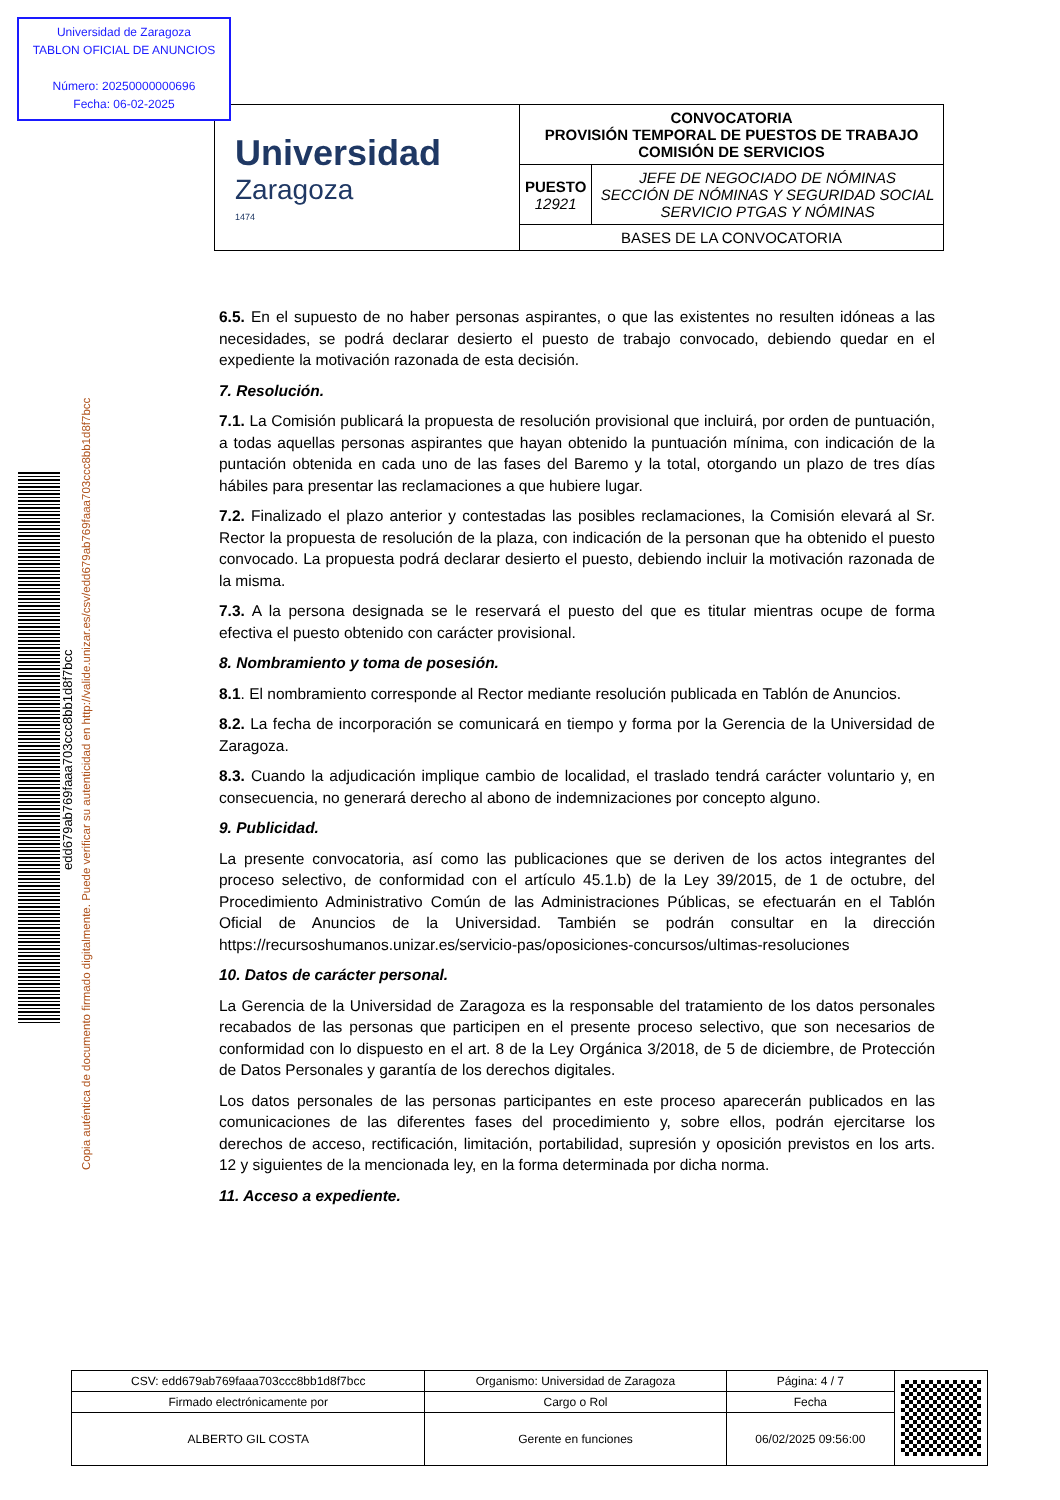Universidad de Zaragoza
TABLON OFICIAL DE ANUNCIOS
Número: 20250000000696
Fecha: 06-02-2025
| Universidad Zaragoza 1474 | CONVOCATORIA PROVISIÓN TEMPORAL DE PUESTOS DE TRABAJO COMISIÓN DE SERVICIOS | |
| | PUESTO 12921 | JEFE DE NEGOCIADO DE NÓMINAS SECCIÓN DE NÓMINAS Y SEGURIDAD SOCIAL SERVICIO PTGAS Y NÓMINAS |
| | BASES DE LA CONVOCATORIA | |
edd679ab769faaa703ccc8bb1d8f7bcc
Copia auténtica de documento firmado digitalmente. Puede verificar su autenticidad en http://valide.unizar.es/csv/edd679ab769faaa703ccc8bb1d8f7bcc
6.5. En el supuesto de no haber personas aspirantes, o que las existentes no resulten idóneas a las necesidades, se podrá declarar desierto el puesto de trabajo convocado, debiendo quedar en el expediente la motivación razonada de esta decisión.
7. Resolución.
7.1. La Comisión publicará la propuesta de resolución provisional que incluirá, por orden de puntuación, a todas aquellas personas aspirantes que hayan obtenido la puntuación mínima, con indicación de la puntación obtenida en cada uno de las fases del Baremo y la total, otorgando un plazo de tres días hábiles para presentar las reclamaciones a que hubiere lugar.
7.2. Finalizado el plazo anterior y contestadas las posibles reclamaciones, la Comisión elevará al Sr. Rector la propuesta de resolución de la plaza, con indicación de la personan que ha obtenido el puesto convocado. La propuesta podrá declarar desierto el puesto, debiendo incluir la motivación razonada de la misma.
7.3. A la persona designada se le reservará el puesto del que es titular mientras ocupe de forma efectiva el puesto obtenido con carácter provisional.
8. Nombramiento y toma de posesión.
8.1. El nombramiento corresponde al Rector mediante resolución publicada en Tablón de Anuncios.
8.2. La fecha de incorporación se comunicará en tiempo y forma por la Gerencia de la Universidad de Zaragoza.
8.3. Cuando la adjudicación implique cambio de localidad, el traslado tendrá carácter voluntario y, en consecuencia, no generará derecho al abono de indemnizaciones por concepto alguno.
9. Publicidad.
La presente convocatoria, así como las publicaciones que se deriven de los actos integrantes del proceso selectivo, de conformidad con el artículo 45.1.b) de la Ley 39/2015, de 1 de octubre, del Procedimiento Administrativo Común de las Administraciones Públicas, se efectuarán en el Tablón Oficial de Anuncios de la Universidad. También se podrán consultar en la dirección https://recursoshumanos.unizar.es/servicio-pas/oposiciones-concursos/ultimas-resoluciones
10. Datos de carácter personal.
La Gerencia de la Universidad de Zaragoza es la responsable del tratamiento de los datos personales recabados de las personas que participen en el presente proceso selectivo, que son necesarios de conformidad con lo dispuesto en el art. 8 de la Ley Orgánica 3/2018, de 5 de diciembre, de Protección de Datos Personales y garantía de los derechos digitales.
Los datos personales de las personas participantes en este proceso aparecerán publicados en las comunicaciones de las diferentes fases del procedimiento y, sobre ellos, podrán ejercitarse los derechos de acceso, rectificación, limitación, portabilidad, supresión y oposición previstos en los arts. 12 y siguientes de la mencionada ley, en la forma determinada por dicha norma.
11. Acceso a expediente.
| CSV: edd679ab769faaa703ccc8bb1d8f7bcc | Organismo: Universidad de Zaragoza | Página: 4 / 7 | |
| Firmado electrónicamente por | Cargo o Rol | Fecha | |
| ALBERTO GIL COSTA | Gerente en funciones | 06/02/2025 09:56:00 | |